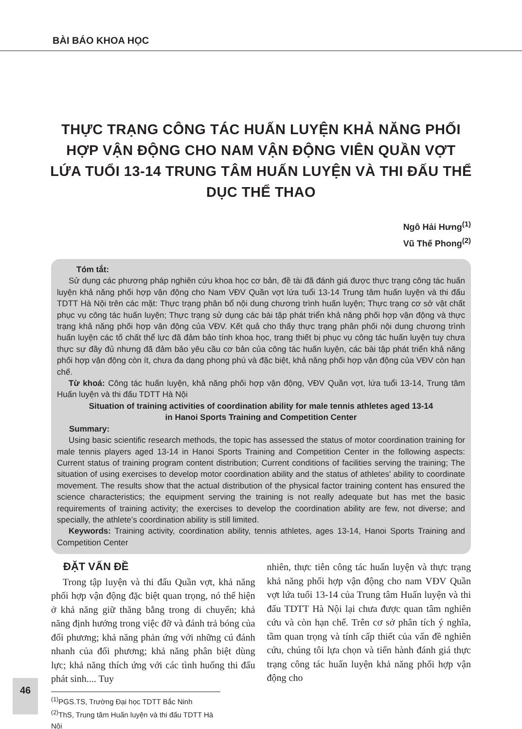BÀI BÁO KHOA HỌC
THỰC TRẠNG CÔNG TÁC HUẤN LUYỆN KHẢ NĂNG PHỐI HỢP VẬN ĐỘNG CHO NAM VẬN ĐỘNG VIÊN QUẦN VỢT LỨA TUỔI 13-14 TRUNG TÂM HUẤN LUYỆN VÀ THI ĐẤU THỂ DỤC THỂ THAO
Ngô Hải Hưng<sup>(1)</sup>
Vũ Thế Phong<sup>(2)</sup>
Tóm tắt:
Sử dụng các phương pháp nghiên cứu khoa học cơ bản, đề tài đã đánh giá được thực trạng công tác huấn luyện khả năng phối hợp vận động cho Nam VĐV Quần vợt lứa tuổi 13-14 Trung tâm huấn luyện và thi đấu TDTT Hà Nội trên các mặt: Thực trạng phân bổ nội dung chương trình huấn luyện; Thực trạng cơ sở vật chất phục vụ công tác huấn luyện; Thực trạng sử dụng các bài tập phát triển khả năng phối hợp vận động và thực trạng khả năng phối hợp vận động của VĐV. Kết quả cho thấy thực trạng phân phối nội dung chương trình huấn luyện các tố chất thể lực đã đảm bảo tính khoa học, trang thiết bị phục vụ công tác huấn luyện tuy chưa thực sự đầy đủ nhưng đã đảm bảo yêu cầu cơ bản của công tác huấn luyện, các bài tập phát triển khả năng phối hợp vận động còn ít, chưa đa dạng phong phú và đặc biệt, khả năng phối hợp vận động của VĐV còn hạn chế.
Từ khoá: Công tác huấn luyện, khả năng phối hợp vận động, VĐV Quần vợt, lứa tuổi 13-14, Trung tâm Huấn luyện và thi đấu TDTT Hà Nội
Situation of training activities of coordination ability for male tennis athletes aged 13-14
in Hanoi Sports Training and Competition Center
Summary:
Using basic scientific research methods, the topic has assessed the status of motor coordination training for male tennis players aged 13-14 in Hanoi Sports Training and Competition Center in the following aspects: Current status of training program content distribution; Current conditions of facilities serving the training; The situation of using exercises to develop motor coordination ability and the status of athletes' ability to coordinate movement. The results show that the actual distribution of the physical factor training content has ensured the science characteristics; the equipment serving the training is not really adequate but has met the basic requirements of training activity; the exercises to develop the coordination ability are few, not diverse; and specially, the athlete’s coordination ability is still limited.
Keywords: Training activity, coordination ability, tennis athletes, ages 13-14, Hanoi Sports Training and Competition Center
ĐẶT VẤN ĐỀ
Trong tập luyện và thi đấu Quần vợt, khả năng phối hợp vận động đặc biệt quan trọng, nó thể hiện ở khả năng giữ thăng bằng trong di chuyển; khả năng định hướng trong việc đỡ và đánh trả bóng của đối phương; khả năng phản ứng với những cú đánh nhanh của đối phương; khả năng phân biệt dùng lực; khả năng thích ứng với các tình huống thi đấu phát sinh.... Tuy
nhiên, thực tiễn công tác huấn luyện và thực trạng khả năng phối hợp vận động cho nam VĐV Quần vợt lứa tuổi 13-14 của Trung tâm Huấn luyện và thi đấu TDTT Hà Nội lại chưa được quan tâm nghiên cứu và còn hạn chế. Trên cơ sở phân tích ý nghĩa, tầm quan trọng và tính cấp thiết của vấn đề nghiên cứu, chúng tôi lựa chọn và tiến hành đánh giá thực trạng công tác huấn luyện khả năng phối hợp vận động cho
<sup>(1)</sup> PGS.TS, Trường Đại học TDTT Bắc Ninh
<sup>(2)</sup> ThS, Trung tâm Huấn luyện và thi đấu TDTT Hà Nội
46